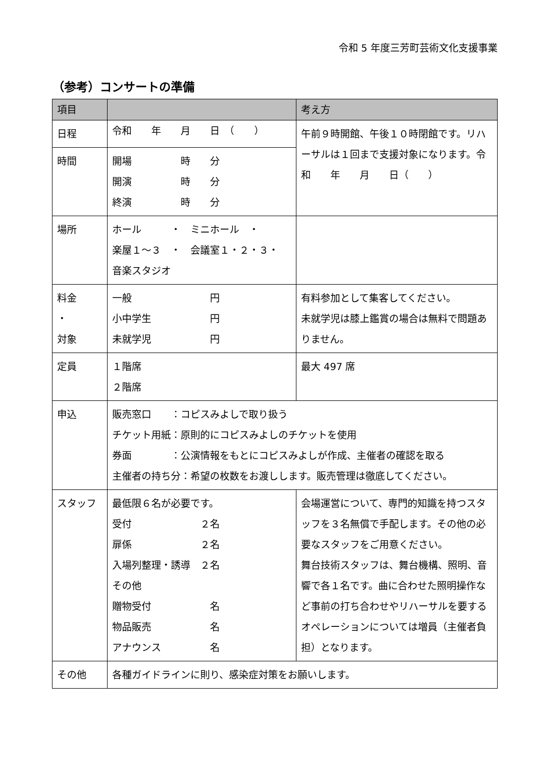令和 5 年度三芳町芸術文化支援事業
（参考）コンサートの準備
| 項目 | | 考え方 |
| --- | --- | --- |
| 日程 | 令和 年 月 日 （ ） | 午前９時開館、午後１０時閉館です。リハーサルは１回まで支援対象になります。令和 年 月 日（ ） |
| 時間 | 開場 時 分 開演 時 分 終演 時 分 | |
| 場所 | ホール ・ ミニホール ・ 楽屋１～３ ・ 会議室１・２・３・ 音楽スタジオ | |
| 料金 ・ 対象 | 一般 円 小中学生 円 未就学児 円 | 有料参加として集客してください。 未就学児は膝上鑑賞の場合は無料で問題ありません。 |
| 定員 | １階席 ２階席 | 最大 497 席 |
| 申込 | 販売窓口 ：コピスみよしで取り扱う チケット用紙：原則的にコピスみよしのチケットを使用 券面 ：公演情報をもとにコピスみよしが作成、主催者の確認を取る 主催者の持ち分：希望の枚数をお渡しします。販売管理は徹底してください。 | |
| スタッフ | 最低限６名が必要です。 受付 ２名 扉係 ２名 入場列整理・誘導 ２名 その他 贈物受付 名 物品販売 名 アナウンス 名 | 会場運営について、専門的知識を持つスタッフを３名無償で手配します。その他の必要なスタッフをご用意ください。 舞台技術スタッフは、舞台機構、照明、音響で各１名です。曲に合わせた照明操作など事前の打ち合わせやリハーサルを要するオペレーションについては増員（主催者負担）となります。 |
| その他 | 各種ガイドラインに則り、感染症対策をお願いします。 | |